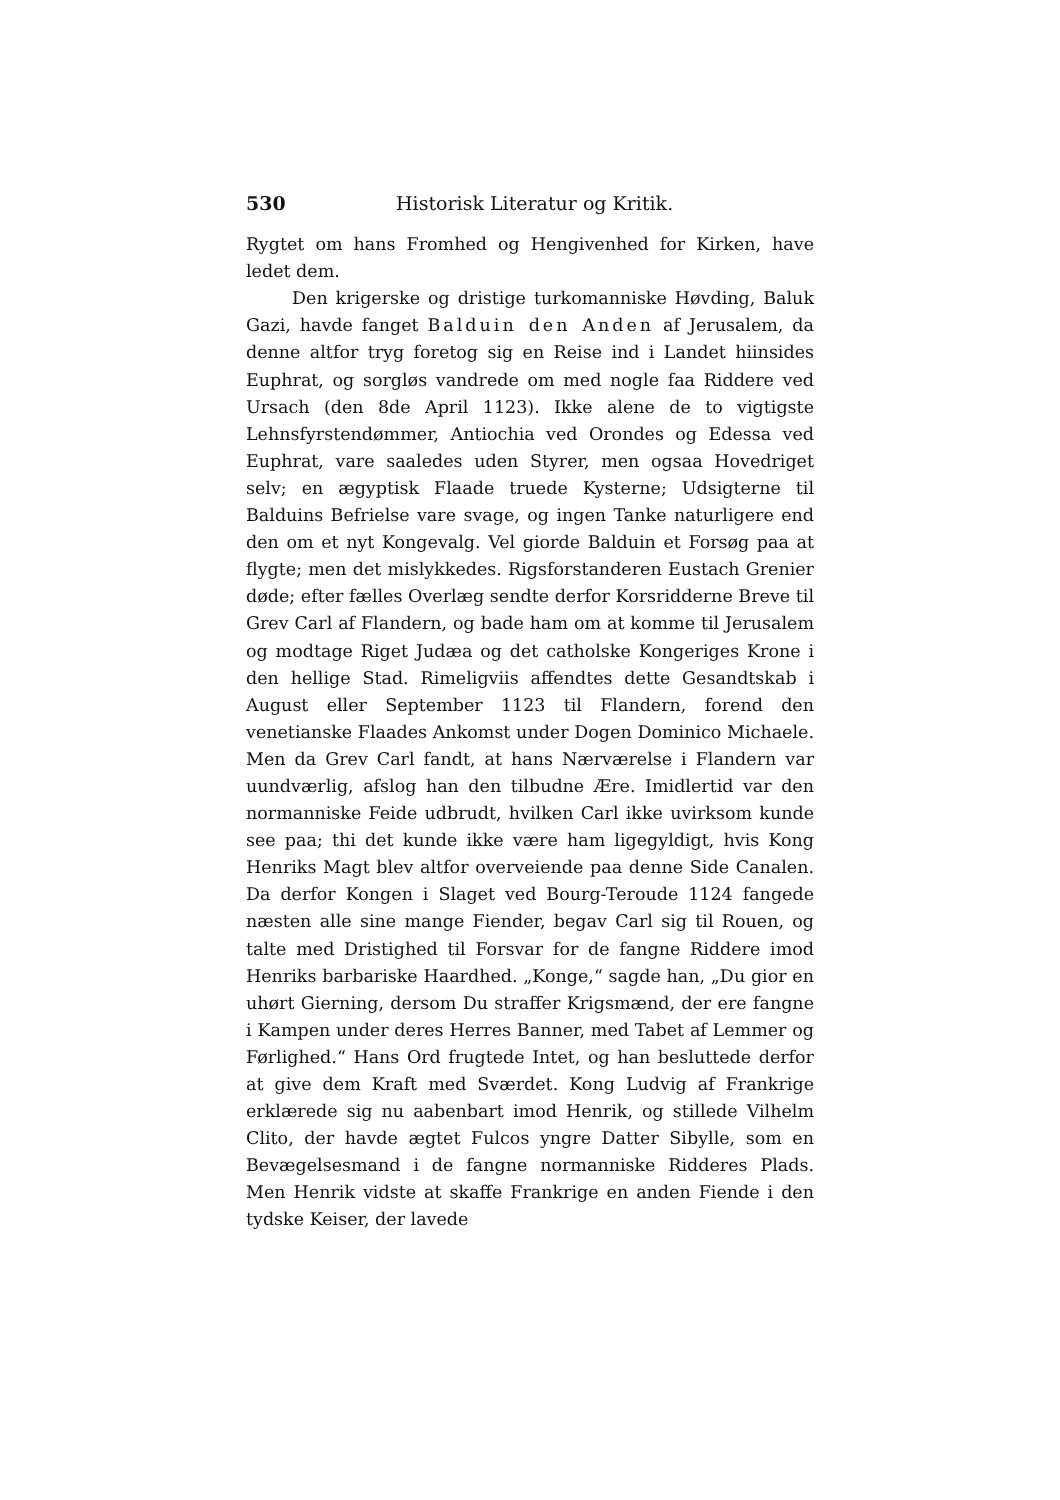530 Historisk Literatur og Kritik.
Rygtet om hans Fromhed og Hengivenhed for Kirken, have ledet dem.
Den krigerske og dristige turkomanniske Høvding, Baluk Gazi, havde fanget Balduin den Anden af Jerusalem, da denne altfor tryg foretog sig en Reise ind i Landet hiinsides Euphrat, og sorgløs vandrede om med nogle faa Riddere ved Ursach (den 8de April 1123). Ikke alene de to vigtigste Lehnsfyrstendømmer, Antiochia ved Orondes og Edessa ved Euphrat, vare saaledes uden Styrer, men ogsaa Hovedriget selv; en ægyptisk Flaade truede Kysterne; Udsigterne til Balduins Befrielse vare svage, og ingen Tanke naturligere end den om et nyt Kongevalg. Vel giorde Balduin et Forsøg paa at flygte; men det mislykkedes. Rigsforstanderen Eustach Grenier døde; efter fælles Overlæg sendte derfor Korsridderne Breve til Grev Carl af Flandern, og bade ham om at komme til Jerusalem og modtage Riget Judæa og det catholske Kongeriges Krone i den hellige Stad. Rimeligviis affendtes dette Gesandtskab i August eller September 1123 til Flandern, forend den venetianske Flaades Ankomst under Dogen Dominico Michaele. Men da Grev Carl fandt, at hans Nærværelse i Flandern var uundværlig, afslog han den tilbudne Ære. Imidlertid var den normanniske Feide udbrudt, hvilken Carl ikke uvirksom kunde see paa; thi det kunde ikke være ham ligegyldigt, hvis Kong Henriks Magt blev altfor overveiende paa denne Side Canalen. Da derfor Kongen i Slaget ved Bourg-Teroude 1124 fangede næsten alle sine mange Fiender, begav Carl sig til Rouen, og talte med Dristighed til Forsvar for de fangne Riddere imod Henriks barbariske Haardhed. „Konge,“ sagde han, „Du gior en uhørt Gierning, dersom Du straffer Krigsmænd, der ere fangne i Kampen under deres Herres Banner, med Tabet af Lemmer og Førlighed.“ Hans Ord frugtede Intet, og han besluttede derfor at give dem Kraft med Sværdet. Kong Ludvig af Frankrige erklærede sig nu aabenbart imod Henrik, og stillede Vilhelm Clito, der havde ægtet Fulcos yngre Datter Sibylle, som en Bevægelsesmand i de fangne normanniske Ridderes Plads. Men Henrik vidste at skaffe Frankrige en anden Fiende i den tydske Keiser, der lavede